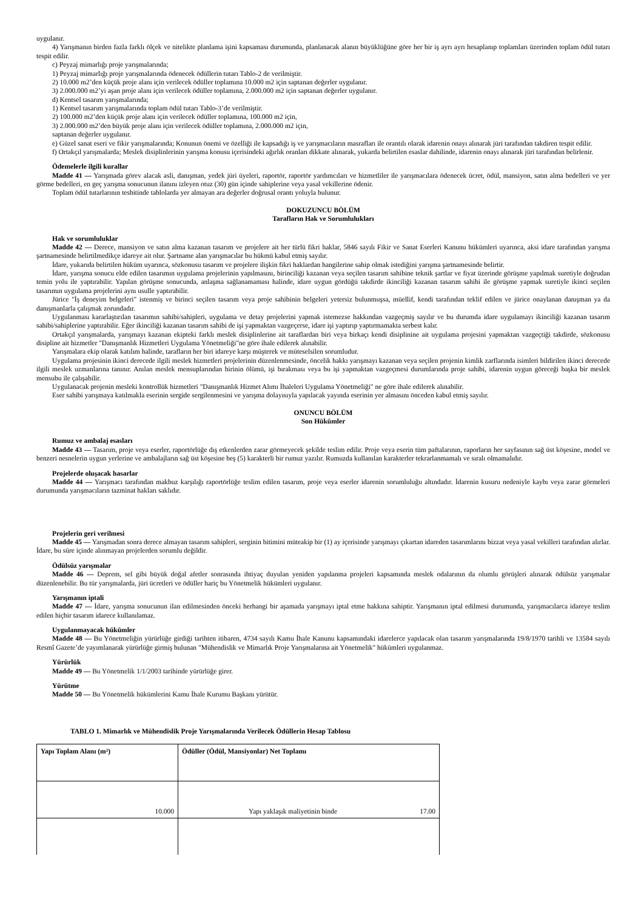uygulanır.
4) Yarışmanın birden fazla farklı ölçek ve nitelikte planlama işini kapsaması durumunda, planlanacak alanın büyüklüğüne göre her bir iş ayrı ayrı hesaplanıp toplamları üzerinden toplam ödül tutarı tespit edilir.
c) Peyzaj mimarlığı proje yarışmalarında;
1) Peyzaj mimarlığı proje yarışmalarında ödenecek ödüllerin tutarı Tablo-2 de verilmiştir.
2) 10.000 m2’den küçük proje alanı için verilecek ödüller toplamına 10.000 m2 için saptanan değerler uygulanır.
3) 2.000.000 m2’yi aşan proje alanı için verilecek ödüller toplamına, 2.000.000 m2 için saptanan değerler uygulanır.
d) Kentsel tasarım yarışmalarında;
1) Kentsel tasarım yarışmalarında toplam ödül tutarı Tablo-3’de verilmiştir.
2) 100.000 m2’den küçük proje alanı için verilecek ödüller toplamına, 100.000 m2 için,
3) 2.000.000 m2’den büyük proje alanı için verilecek ödüller toplamına, 2.000.000 m2 için,
saptanan değerler uygulanır.
e) Güzel sanat eseri ve fikir yarışmalarında; Konunun önemi ve özelliği ile kapsadığı iş ve yarışmacıların masrafları ile orantılı olarak idarenin onayı alınarak jüri tarafından takdiren tespit edilir.
f) Ortakçıl yarışmalarda; Meslek disiplinlerinin yarışma konusu içerisindeki ağırlık oranları dikkate alınarak, yukarda belirtilen esaslar dahilinde, idarenin onayı alınarak jüri tarafından belirlenir.
Ödemelerle ilgili kurallar
Madde 41 — Yarışmada görev alacak asli, danışman, yedek jüri üyeleri, raportör, raportör yardımcıları ve hizmetliler ile yarışmacılara ödenecek ücret, ödül, mansiyon, satın alma bedelleri ve yer görme bedelleri, en geç yarışma sonucunun ilanını izleyen otuz (30) gün içinde sahiplerine veya yasal vekillerine ödenir.
Toplam ödül tutarlarının tesbitinde tablolarda yer almayan ara değerler doğrusal orantı yoluyla bulunur.
DOKUZUNCU BÖLÜM
Tarafların Hak ve Sorumlulukları
Hak ve sorumluluklar
Madde 42 — Derece, mansiyon ve satın alma kazanan tasarım ve projelere ait her türlü fikri haklar, 5846 sayılı Fikir ve Sanat Eserleri Kanunu hükümleri uyarınca, aksi idare tarafından yarışma şartnamesinde belirtilmedikçe idareye ait olur. Şartname alan yarışmacılar bu hükmü kabul etmiş sayılır.
İdare, yukarıda belirtilen hüküm uyarınca, sözkonusu tasarım ve projelere ilişkin fikri haklardan hangilerine sahip olmak istediğini yarışma şartnamesinde belirtir.
İdare, yarışma sonucu elde edilen tasarımın uygulama projelerinin yapılmasını, birinciliği kazanan veya seçilen tasarım sahibine teknik şartlar ve fiyat üzerinde görüşme yapılmak suretiyle doğrudan temin yolu ile yaptırabilir. Yapılan görüşme sonucunda, anlaşma sağlanamaması halinde, idare uygun gördüğü takdirde ikinciliği kazanan tasarım sahibi ile görüşme yapmak suretiyle ikinci seçilen tasarımın uygulama projelerini aynı usulle yaptırabilir.
Jürice "İş deneyim belgeleri" istenmiş ve birinci seçilen tasarım veya proje sahibinin belgeleri yetersiz bulunmuşsa, müellif, kendi tarafından teklif edilen ve jürice onaylanan danışman ya da danışmanlarla çalışmak zorundadır.
Uygulanması kararlaştırılan tasarımın sahibi/sahipleri, uygulama ve detay projelerini yapmak istemezse hakkından vazgeçmiş sayılır ve bu durumda idare uygulamayı ikinciliği kazanan tasarım sahibi/sahiplerine yaptırabilir. Eğer ikinciliği kazanan tasarım sahibi de işi yapmaktan vazgeçerse, idare işi yaptırıp yaptırmamakta serbest kalır.
Ortakçıl yarışmalarda, yarışmayı kazanan ekipteki farklı meslek disiplinlerine ait taraflardan biri veya birkaçı kendi disiplinine ait uygulama projesini yapmaktan vazgeçtiği takdirde, sözkonusu disipline ait hizmetler "Danışmanlık Hizmetleri Uygulama Yönetmeliği"ne göre ihale edilerek alınabilir.
Yarışmalara ekip olarak katılım halinde, tarafların her biri idareye karşı müşterek ve müteselsilen sorumludur.
Uygulama projesinin ikinci derecede ilgili meslek hizmetleri projelerinin düzenlenmesinde, öncelik hakkı yarışmayı kazanan veya seçilen projenin kimlik zarflarında isimleri bildirilen ikinci derecede ilgili meslek uzmanlarına tanınır. Anılan meslek mensuplarından birinin ölümü, işi bırakması veya bu işi yapmaktan vazgeçmesi durumlarında proje sahibi, idarenin uygun göreceği başka bir meslek mensubu ile çalışabilir.
Uygulanacak projenin mesleki kontrollük hizmetleri "Danışmanlık Hizmet Alımı İhaleleri Uygulama Yönetmeliği" ne göre ihale edilerek alınabilir.
Eser sahibi yarışmaya katılmakla eserinin sergide sergilenmesini ve yarışma dolayısıyla yapılacak yayında eserinin yer almasını önceden kabul etmiş sayılır.
ONUNCU BÖLÜM
Son Hükümler
Rumuz ve ambalaj esasları
Madde 43 — Tasarım, proje veya eserler, raportörlüğe dış etkenlerden zarar görmeyecek şekilde teslim edilir. Proje veya eserin tüm paftalarının, raporların her sayfasının sağ üst köşesine, model ve benzeri nesnelerin uygun yerlerine ve ambalajların sağ üst köşesine beş (5) karakterli bir rumuz yazılır. Rumuzda kullanılan karakterler tekrarlanmamalı ve sıralı olmamalıdır.
Projelerde oluşacak hasarlar
Madde 44 — Yarışmacı tarafından makbuz karşılığı raportörlüğe teslim edilen tasarım, proje veya eserler idarenin sorumluluğu altındadır. İdarenin kusuru nedeniyle kaybı veya zarar görmeleri durumunda yarışmacıların tazminat hakları saklıdır.
Projelerin geri verilmesi
Madde 45 — Yarışmadan sonra derece almayan tasarım sahipleri, serginin bitimini müteakip bir (1) ay içerisinde yarışmayı çıkartan idareden tasarımlarını bizzat veya yasal vekilleri tarafından alırlar. İdare, bu süre içinde alınmayan projelerden sorumlu değildir.
Ödülsüz yarışmalar
Madde 46 — Deprem, sel gibi büyük doğal afetler sonrasında ihtiyaç duyulan yeniden yapılanma projeleri kapsamında meslek odalarının da olumlu görüşleri alınarak ödülsüz yarışmalar düzenlenebilir. Bu tür yarışmalarda, jüri ücretleri ve ödüller hariç bu Yönetmelik hükümleri uygulanır.
Yarışmanın iptali
Madde 47 — İdare, yarışma sonucunun ilan edilmesinden önceki herhangi bir aşamada yarışmayı iptal etme hakkına sahiptir. Yarışmanın iptal edilmesi durumunda, yarışmacılarca idareye teslim edilen hiçbir tasarım idarece kullanılamaz.
Uygulanmayacak hükümler
Madde 48 — Bu Yönetmeliğin yürürlüğe girdiği tarihten itibaren, 4734 sayılı Kamu İhale Kanunu kapsamındaki idarelerce yapılacak olan tasarım yarışmalarında 19/8/1970 tarihli ve 13584 sayılı Resmî Gazete’de yayımlanarak yürürlüğe girmiş bulunan "Mühendislik ve Mimarlık Proje Yarışmalarına ait Yönetmelik" hükümleri uygulanmaz.
Yürürlük
Madde 49 — Bu Yönetmelik 1/1/2003 tarihinde yürürlüğe girer.
Yürütme
Madde 50 — Bu Yönetmelik hükümlerini Kamu İhale Kurumu Başkanı yürütür.
TABLO 1. Mimarlık ve Mühendislik Proje Yarışmalarında Verilecek Ödüllerin Hesap Tablosu
| Yapı Toplam Alanı (m²) | Ödüller (Ödül, Mansiyonlar) Net Toplamı |
| --- | --- |
| 10.000 | Yapı yaklaşık maliyetinin binde 17.00 |